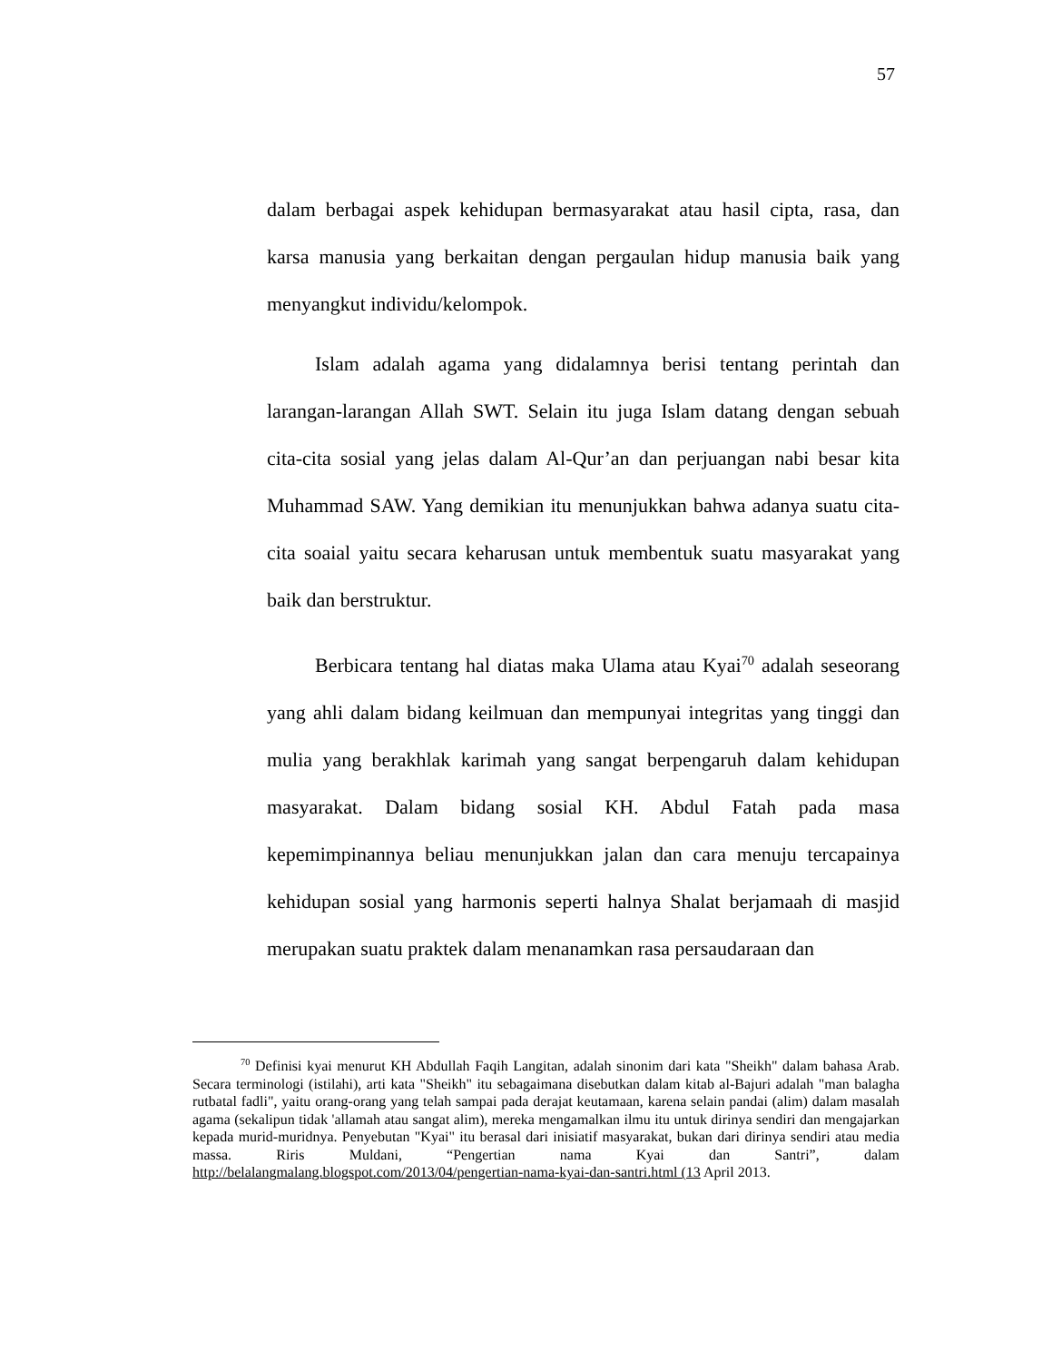57
dalam berbagai aspek kehidupan bermasyarakat atau hasil cipta, rasa, dan karsa manusia yang berkaitan dengan pergaulan hidup manusia baik yang menyangkut individu/kelompok.
Islam adalah agama yang didalamnya berisi tentang perintah dan larangan-larangan Allah SWT. Selain itu juga Islam datang dengan sebuah cita-cita sosial yang jelas dalam Al-Qur’an dan perjuangan nabi besar kita Muhammad SAW. Yang demikian itu menunjukkan bahwa adanya suatu cita-cita soaial yaitu secara keharusan untuk membentuk suatu masyarakat yang baik dan berstruktur.
Berbicara tentang hal diatas maka Ulama atau Kyai<sup>70</sup> adalah seseorang yang ahli dalam bidang keilmuan dan mempunyai integritas yang tinggi dan mulia yang berakhlak karimah yang sangat berpengaruh dalam kehidupan masyarakat. Dalam bidang sosial KH. Abdul Fatah pada masa kepemimpinannya beliau menunjukkan jalan dan cara menuju tercapainya kehidupan sosial yang harmonis seperti halnya Shalat berjamaah di masjid merupakan suatu praktek dalam menanamkan rasa persaudaraan dan
<sup>70</sup> Definisi kyai menurut KH Abdullah Faqih Langitan, adalah sinonim dari kata "Sheikh" dalam bahasa Arab. Secara terminologi (istilahi), arti kata "Sheikh" itu sebagaimana disebutkan dalam kitab al-Bajuri adalah "man balagha rutbatal fadli", yaitu orang-orang yang telah sampai pada derajat keutamaan, karena selain pandai (alim) dalam masalah agama (sekalipun tidak 'allamah atau sangat alim), mereka mengamalkan ilmu itu untuk dirinya sendiri dan mengajarkan kepada murid-muridnya. Penyebutan "Kyai" itu berasal dari inisiatif masyarakat, bukan dari dirinya sendiri atau media massa. Riris Muldani, “Pengertian nama Kyai dan Santri”, dalam http://belalangmalang.blogspot.com/2013/04/pengertian-nama-kyai-dan-santri.html (13 April 2013.